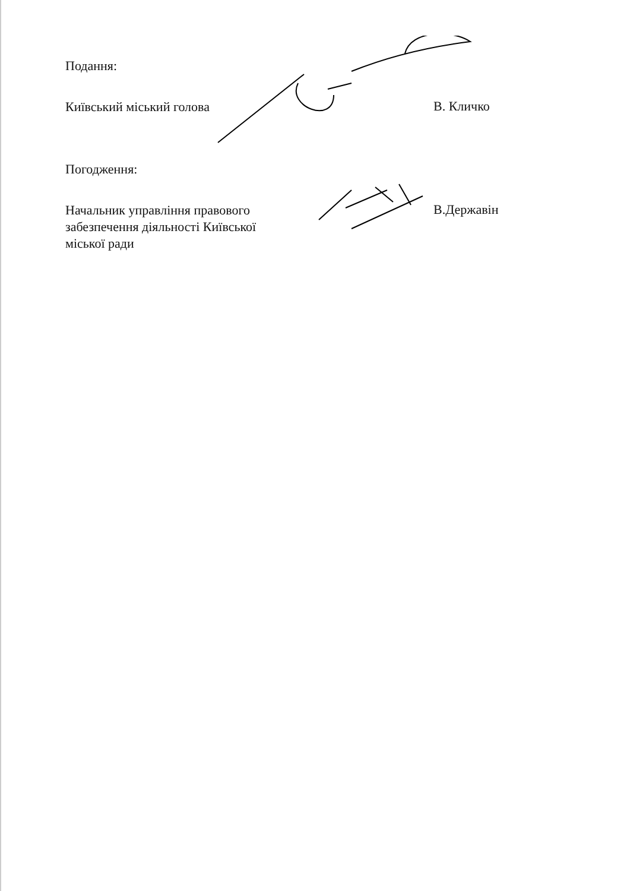Подання:
Київський міський голова
В. Кличко
Погодження:
Начальник управління правового забезпечення діяльності Київської міської ради
В.Державін